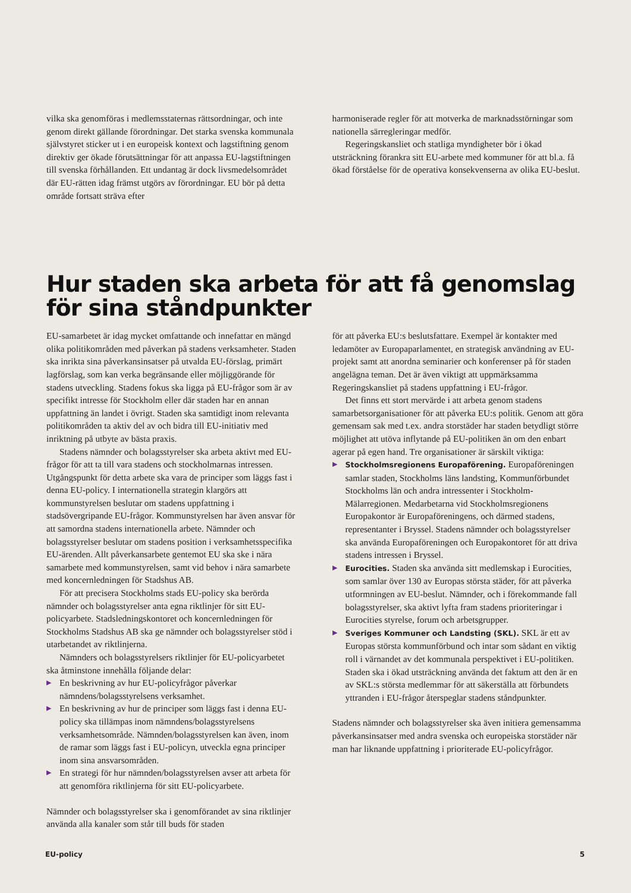vilka ska genomföras i medlemsstaternas rättsordningar, och inte genom direkt gällande förordningar. Det starka svenska kommunala självstyret sticker ut i en europeisk kontext och lagstiftning genom direktiv ger ökade förutsättningar för att anpassa EU-lagstiftningen till svenska förhållanden. Ett undantag är dock livsmedelsområdet där EU-rätten idag främst utgörs av förordningar. EU bör på detta område fortsatt sträva efter
harmoniserade regler för att motverka de marknadsstörningar som nationella särregleringar medför.
Regeringskansliet och statliga myndigheter bör i ökad utsträckning förankra sitt EU-arbete med kommuner för att bl.a. få ökad förståelse för de operativa konsekvenserna av olika EU-beslut.
Hur staden ska arbeta för att få genomslag för sina ståndpunkter
EU-samarbetet är idag mycket omfattande och innefattar en mängd olika politikområden med påverkan på stadens verksamheter. Staden ska inrikta sina påverkansinsatser på utvalda EU-förslag, primärt lagförslag, som kan verka begränsande eller möjliggörande för stadens utveckling. Stadens fokus ska ligga på EU-frågor som är av specifikt intresse för Stockholm eller där staden har en annan uppfattning än landet i övrigt. Staden ska samtidigt inom relevanta politikområden ta aktiv del av och bidra till EU-initiativ med inriktning på utbyte av bästa praxis.
Stadens nämnder och bolagsstyrelser ska arbeta aktivt med EU-frågor för att ta till vara stadens och stockholmarnas intressen. Utgångspunkt för detta arbete ska vara de principer som läggs fast i denna EU-policy. I internationella strategin klargörs att kommunstyrelsen beslutar om stadens uppfattning i stadsövergripande EU-frågor. Kommunstyrelsen har även ansvar för att samordna stadens internationella arbete. Nämnder och bolagsstyrelser beslutar om stadens position i verksamhetsspecifika EU-ärenden. Allt påverkansarbete gentemot EU ska ske i nära samarbete med kommunstyrelsen, samt vid behov i nära samarbete med koncernledningen för Stadshus AB.
För att precisera Stockholms stads EU-policy ska berörda nämnder och bolagsstyrelser anta egna riktlinjer för sitt EU-policyarbete. Stadsledningskontoret och koncernledningen för Stockholms Stadshus AB ska ge nämnder och bolagsstyrelser stöd i utarbetandet av riktlinjerna.
Nämnders och bolagsstyrelsers riktlinjer för EU-policyarbetet ska åtminstone innehålla följande delar:
▶ En beskrivning av hur EU-policyfrågor påverkar nämndens/bolagsstyrelsens verksamhet.
▶ En beskrivning av hur de principer som läggs fast i denna EU-policy ska tillämpas inom nämndens/bolagsstyrelsens verksamhetsområde. Nämnden/bolagsstyrelsen kan även, inom de ramar som läggs fast i EU-policyn, utveckla egna principer inom sina ansvarsområden.
▶ En strategi för hur nämnden/bolagsstyrelsen avser att arbeta för att genomföra riktlinjerna för sitt EU-policyarbete.
Nämnder och bolagsstyrelser ska i genomförandet av sina riktlinjer använda alla kanaler som står till buds för staden
för att påverka EU:s beslutsfattare. Exempel är kontakter med ledamöter av Europaparlamentet, en strategisk användning av EU-projekt samt att anordna seminarier och konferenser på för staden angelägna teman. Det är även viktigt att uppmärksamma Regeringskansliet på stadens uppfattning i EU-frågor.
Det finns ett stort mervärde i att arbeta genom stadens samarbetsorganisationer för att påverka EU:s politik. Genom att göra gemensam sak med t.ex. andra storstäder har staden betydligt större möjlighet att utöva inflytande på EU-politiken än om den enbart agerar på egen hand. Tre organisationer är särskilt viktiga:
▶ Stockholmsregionens Europaförening. Europaföreningen samlar staden, Stockholms läns landsting, Kommunförbundet Stockholms län och andra intressenter i Stockholm-Mälarregionen. Medarbetarna vid Stockholmsregionens Europakontor är Europaföreningens, och därmed stadens, representanter i Bryssel. Stadens nämnder och bolagsstyrelser ska använda Europaföreningen och Europakontoret för att driva stadens intressen i Bryssel.
▶ Eurocities. Staden ska använda sitt medlemskap i Eurocities, som samlar över 130 av Europas största städer, för att påverka utformningen av EU-beslut. Nämnder, och i förekommande fall bolagsstyrelser, ska aktivt lyfta fram stadens prioriteringar i Eurocities styrelse, forum och arbetsgrupper.
▶ Sveriges Kommuner och Landsting (SKL). SKL är ett av Europas största kommunförbund och intar som sådant en viktig roll i värnandet av det kommunala perspektivet i EU-politiken. Staden ska i ökad utsträckning använda det faktum att den är en av SKL:s största medlemmar för att säkerställa att förbundets yttranden i EU-frågor återspeglar stadens ståndpunkter.
Stadens nämnder och bolagsstyrelser ska även initiera gemensamma påverkansinsatser med andra svenska och europeiska storstäder när man har liknande uppfattning i prioriterade EU-policyfrågor.
EU-policy 5